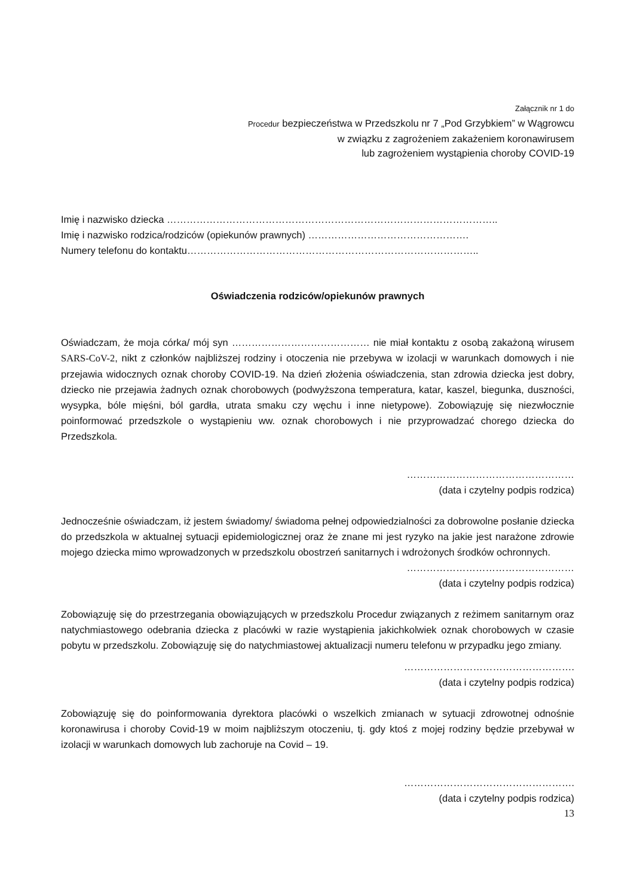Załącznik nr 1 do
Procedur bezpieczeństwa w Przedszkolu nr 7 „Pod Grzybkiem” w Wągrowcu
w związku z zagrożeniem zakażeniem koronawirusem
lub zagrożeniem wystąpienia choroby COVID-19
Imię i nazwisko dziecka ………………………………………………………………………………………..
Imię i nazwisko rodzica/rodziców (opiekunów prawnych) ………………………………………….
Numery telefonu do kontaktu……………………………………………………………………………..
Oświadczenia rodziców/opiekunów prawnych
Oświadczam, że moja córka/ mój syn …………………………………… nie miał kontaktu z osobą zakażoną wirusem SARS-CoV-2, nikt z członków najbliższej rodziny i otoczenia nie przebywa w izolacji w warunkach domowych i nie przejawia widocznych oznak choroby COVID-19. Na dzień złożenia oświadczenia, stan zdrowia dziecka jest dobry, dziecko nie przejawia żadnych oznak chorobowych (podwyższona temperatura, katar, kaszel, biegunka, duszności, wysypka, bóle mięśni, ból gardła, utrata smaku czy węchu i inne nietypowe). Zobowiązuję się niezwłocznie poinformować przedszkole o wystąpieniu ww. oznak chorobowych i nie przyprowadzać chorego dziecka do Przedszkola.
……………………………………………
(data i czytelny podpis rodzica)
Jednocześnie oświadczam, iż jestem świadomy/ świadoma pełnej odpowiedzialności za dobrowolne posłanie dziecka do przedszkola w aktualnej sytuacji epidemiologicznej oraz że znane mi jest ryzyko na jakie jest narażone zdrowie mojego dziecka mimo wprowadzonych w przedszkolu obostrzeń sanitarnych i wdrożonych środków ochronnych.
……………………………………………
(data i czytelny podpis rodzica)
Zobowiązuję się do przestrzegania obowiązujących w przedszkolu Procedur związanych z reżimem sanitarnym oraz natychmiastowego odebrania dziecka z placówki w razie wystąpienia jakichkolwiek oznak chorobowych w czasie pobytu w przedszkolu. Zobowiązuję się do natychmiastowej aktualizacji numeru telefonu w przypadku jego zmiany.
…………………………………………….
(data i czytelny podpis rodzica)
Zobowiązuję się do poinformowania dyrektora placówki o wszelkich zmianach w sytuacji zdrowotnej odnośnie koronawirusa i choroby Covid-19 w moim najbliższym otoczeniu, tj. gdy ktoś z mojej rodziny będzie przebywał w izolacji w warunkach domowych lub zachoruje na Covid – 19.
…………………………………………….
(data i czytelny podpis rodzica)
13